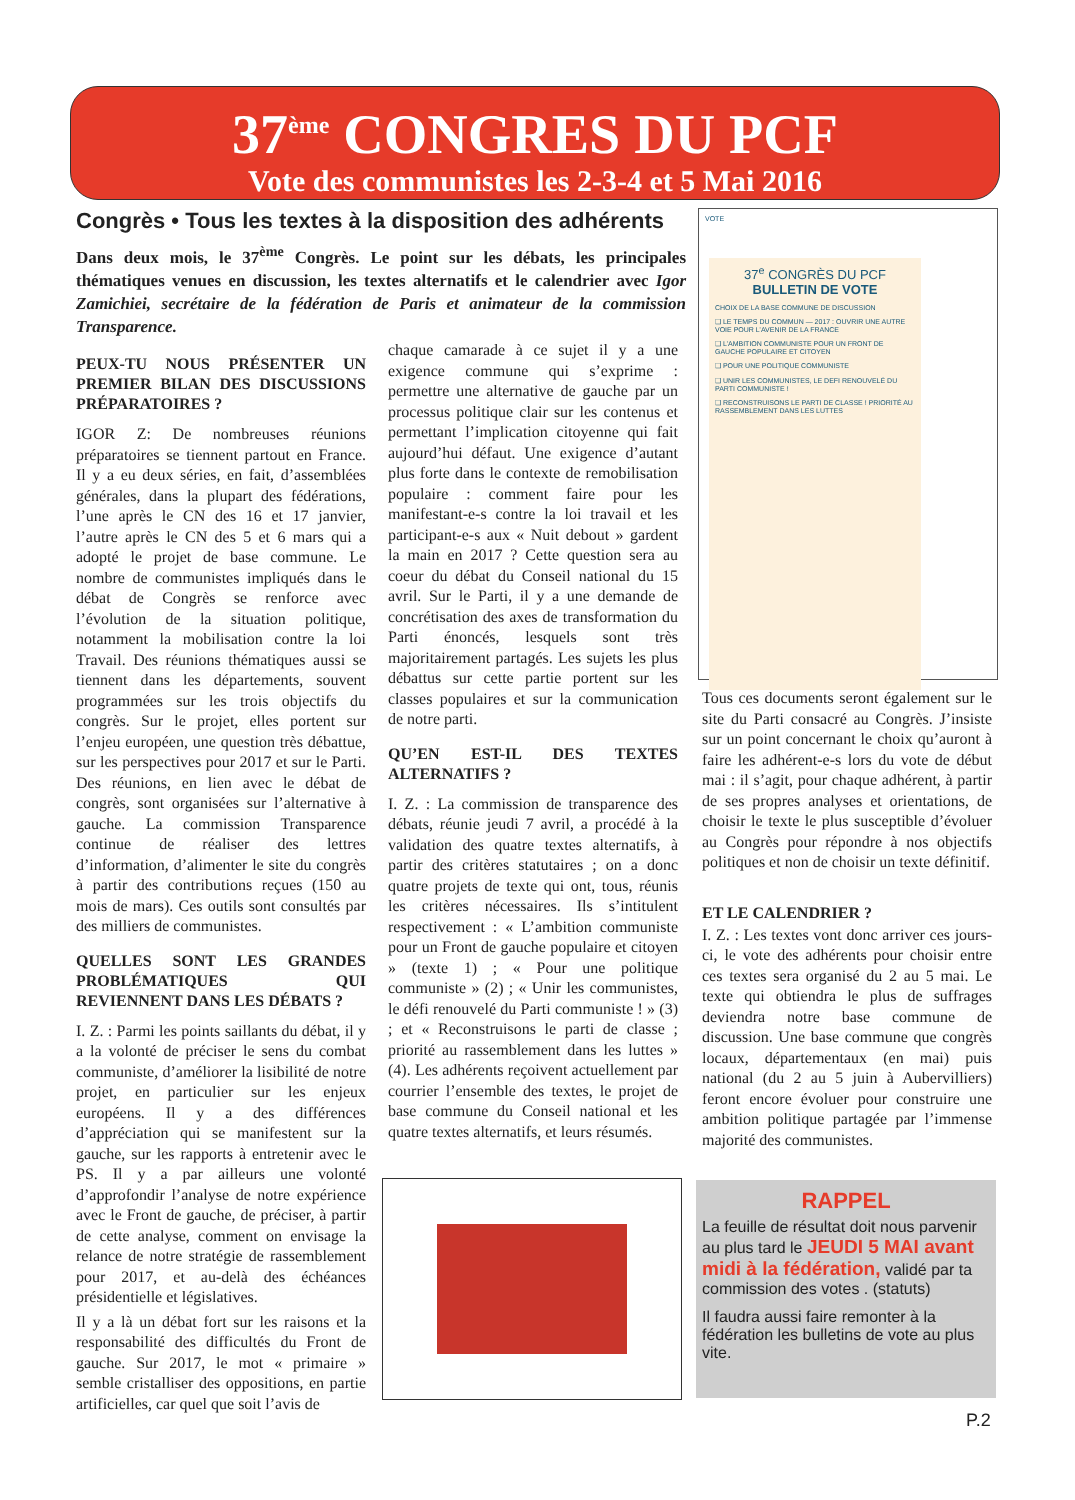37<sup>ème</sup> CONGRES DU PCF
Vote des communistes les 2-3-4 et 5 Mai 2016
Congrès • Tous les textes à la disposition des adhérents
Dans deux mois, le 37<sup>ème</sup> Congrès. Le point sur les débats, les principales thématiques venues en discussion, les textes alternatifs et le calendrier avec Igor Zamichiei, secrétaire de la fédération de Paris et animateur de la commission Transparence.
PEUX-TU NOUS PRÉSENTER UN PREMIER BILAN DES DISCUSSIONS PRÉPARATOIRES ?
IGOR Z: De nombreuses réunions préparatoires se tiennent partout en France. Il y a eu deux séries, en fait, d’assemblées générales, dans la plupart des fédérations, l’une après le CN des 16 et 17 janvier, l’autre après le CN des 5 et 6 mars qui a adopté le projet de base commune. Le nombre de communistes impliqués dans le débat de Congrès se renforce avec l’évolution de la situation politique, notamment la mobilisation contre la loi Travail. Des réunions thématiques aussi se tiennent dans les départements, souvent programmées sur les trois objectifs du congrès. Sur le projet, elles portent sur l’enjeu européen, une question très débattue, sur les perspectives pour 2017 et sur le Parti. Des réunions, en lien avec le débat de congrès, sont organisées sur l’alternative à gauche. La commission Transparence continue de réaliser des lettres d’information, d’alimenter le site du congrès à partir des contributions reçues (150 au mois de mars). Ces outils sont consultés par des milliers de communistes.
QUELLES SONT LES GRANDES PROBLÉMATIQUES QUI REVIENNENT DANS LES DÉBATS ?
I. Z. : Parmi les points saillants du débat, il y a la volonté de préciser le sens du combat communiste, d’améliorer la lisibilité de notre projet, en particulier sur les enjeux européens. Il y a des différences d’appréciation qui se manifestent sur la gauche, sur les rapports à entretenir avec le PS. Il y a par ailleurs une volonté d’approfondir l’analyse de notre expérience avec le Front de gauche, de préciser, à partir de cette analyse, comment on envisage la relance de notre stratégie de rassemblement pour 2017, et au-delà des échéances présidentielle et législatives.
Il y a là un débat fort sur les raisons et la responsabilité des difficultés du Front de gauche. Sur 2017, le mot « primaire » semble cristalliser des oppositions, en partie artificielles, car quel que soit l’avis de
chaque camarade à ce sujet il y a une exigence commune qui s’exprime : permettre une alternative de gauche par un processus politique clair sur les contenus et permettant l’implication citoyenne qui fait aujourd’hui défaut. Une exigence d’autant plus forte dans le contexte de remobilisation populaire : comment faire pour les manifestant-e-s contre la loi travail et les participant-e-s aux « Nuit debout » gardent la main en 2017 ? Cette question sera au coeur du débat du Conseil national du 15 avril. Sur le Parti, il y a une demande de concrétisation des axes de transformation du Parti énoncés, lesquels sont très majoritairement partagés. Les sujets les plus débattus sur cette partie portent sur les classes populaires et sur la communication de notre parti.
QU’EN EST-IL DES TEXTES ALTERNATIFS ?
I. Z. : La commission de transparence des débats, réunie jeudi 7 avril, a procédé à la validation des quatre textes alternatifs, à partir des critères statutaires ; on a donc quatre projets de texte qui ont, tous, réunis les critères nécessaires. Ils s’intitulent respectivement : « L’ambition communiste pour un Front de gauche populaire et citoyen » (texte 1) ; « Pour une politique communiste » (2) ; « Unir les communistes, le défi renouvelé du Parti communiste ! » (3) ; et « Reconstruisons le parti de classe ; priorité au rassemblement dans les luttes » (4). Les adhérents reçoivent actuellement par courrier l’ensemble des textes, le projet de base commune du Conseil national et les quatre textes alternatifs, et leurs résumés.
VOTE
37<sup>e</sup> CONGRÈS DU PCF
BULLETIN DE VOTE
CHOIX DE LA BASE COMMUNE DE DISCUSSION
❑ LE TEMPS DU COMMUN — 2017 : OUVRIR UNE AUTRE VOIE POUR L’AVENIR DE LA FRANCE
❑ L’AMBITION COMMUNISTE POUR UN FRONT DE GAUCHE POPULAIRE ET CITOYEN
❑ POUR UNE POLITIQUE COMMUNISTE
❑ UNIR LES COMMUNISTES, LE DEFI RENOUVELÉ DU PARTI COMMUNISTE !
❑ RECONSTRUISONS LE PARTI DE CLASSE ! PRIORITÉ AU RASSEMBLEMENT DANS LES LUTTES
Tous ces documents seront également sur le site du Parti consacré au Congrès. J’insiste sur un point concernant le choix qu’auront à faire les adhérent-e-s lors du vote de début mai : il s’agit, pour chaque adhérent, à partir de ses propres analyses et orientations, de choisir le texte le plus susceptible d’évoluer au Congrès pour répondre à nos objectifs politiques et non de choisir un texte définitif.
ET LE CALENDRIER ?
I. Z. : Les textes vont donc arriver ces jours-ci, le vote des adhérents pour choisir entre ces textes sera organisé du 2 au 5 mai. Le texte qui obtiendra le plus de suffrages deviendra notre base commune de discussion. Une base commune que congrès locaux, départementaux (en mai) puis national (du 2 au 5 juin à Aubervilliers) feront encore évoluer pour construire une ambition politique partagée par l’immense majorité des communistes.
RAPPEL
La feuille de résultat doit nous parvenir au plus tard le JEUDI 5 MAI avant midi à la fédération, validé par ta commission des votes . (statuts)
Il faudra aussi faire remonter à la fédération les bulletins de vote au plus vite.
P.2